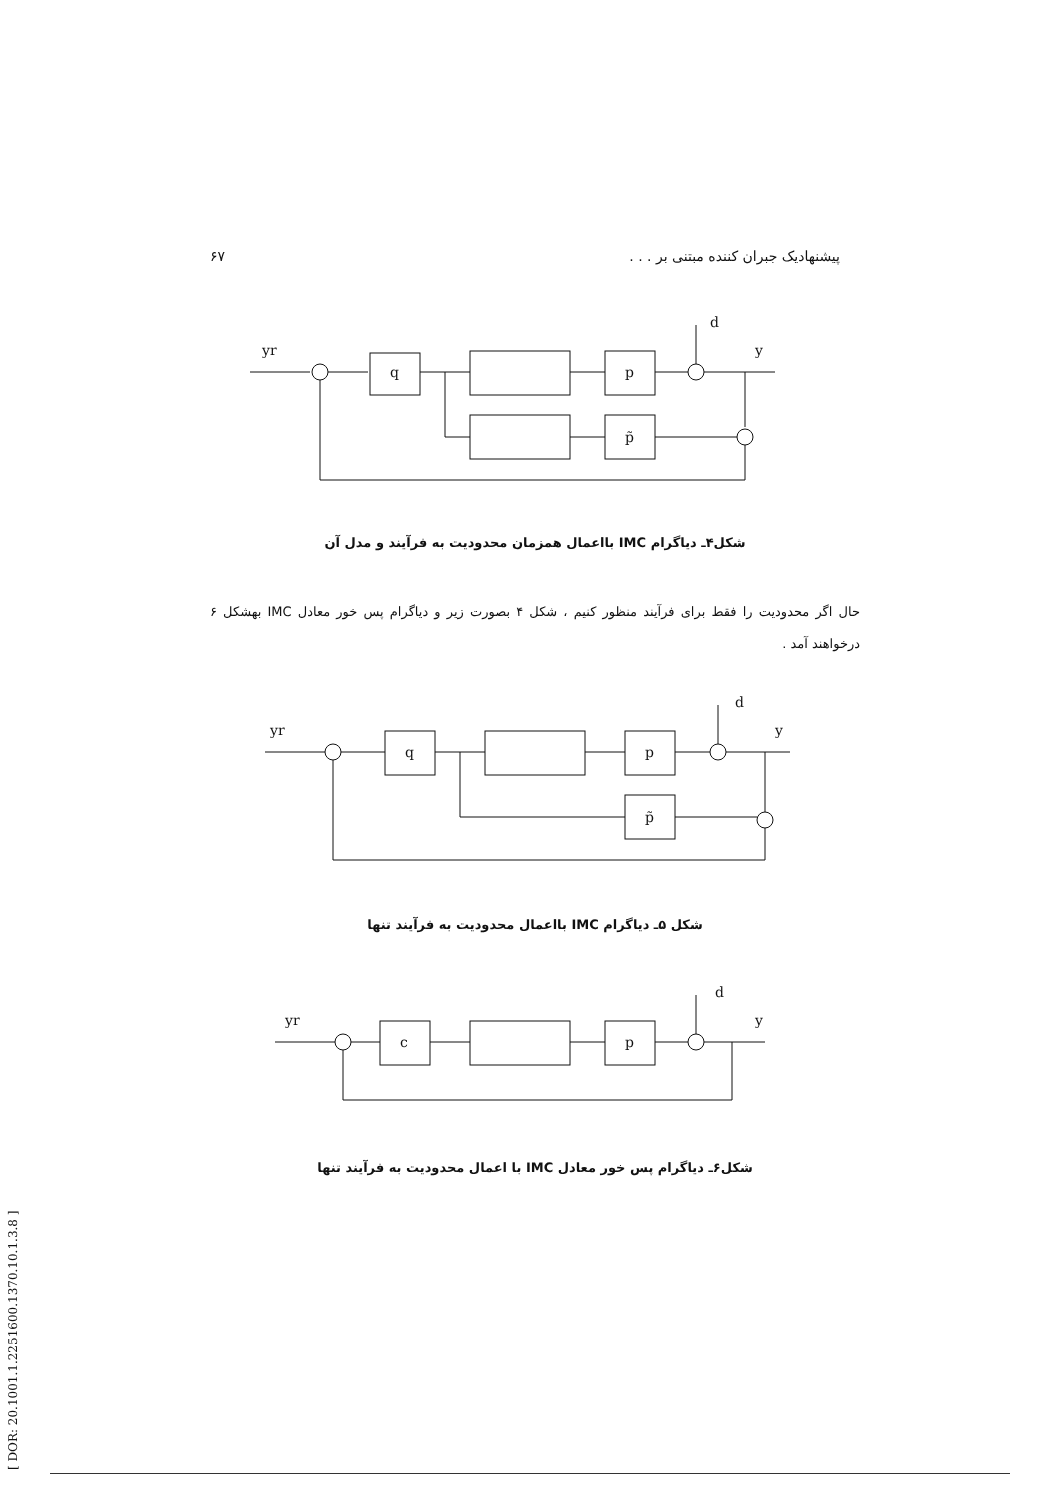[ DOR: 20.1001.1.2251600.1370.10.1.3.8 ]
پیشنهادیک جبران کننده مبتنی بر . . . ۶۷
yr
d
y
q
p
p̃
شکل۴ـ دیاگرام IMC بااعمال همزمان محدودیت به فرآیند و مدل آن
حال اگر محدودیت را فقط برای فرآیند منظور کنیم ، شکل ۴ بصورت زیر و دیاگرام پس خور معادل IMC بهشکل ۶ درخواهند آمد .
yr
d
y
q
p
p̃
شکل ۵ـ دیاگرام IMC بااعمال محدودیت به فرآیند تنها
yr
d
y
c
p
شکل۶ـ دیاگرام پس خور معادل IMC با اعمال محدودیت به فرآیند تنها